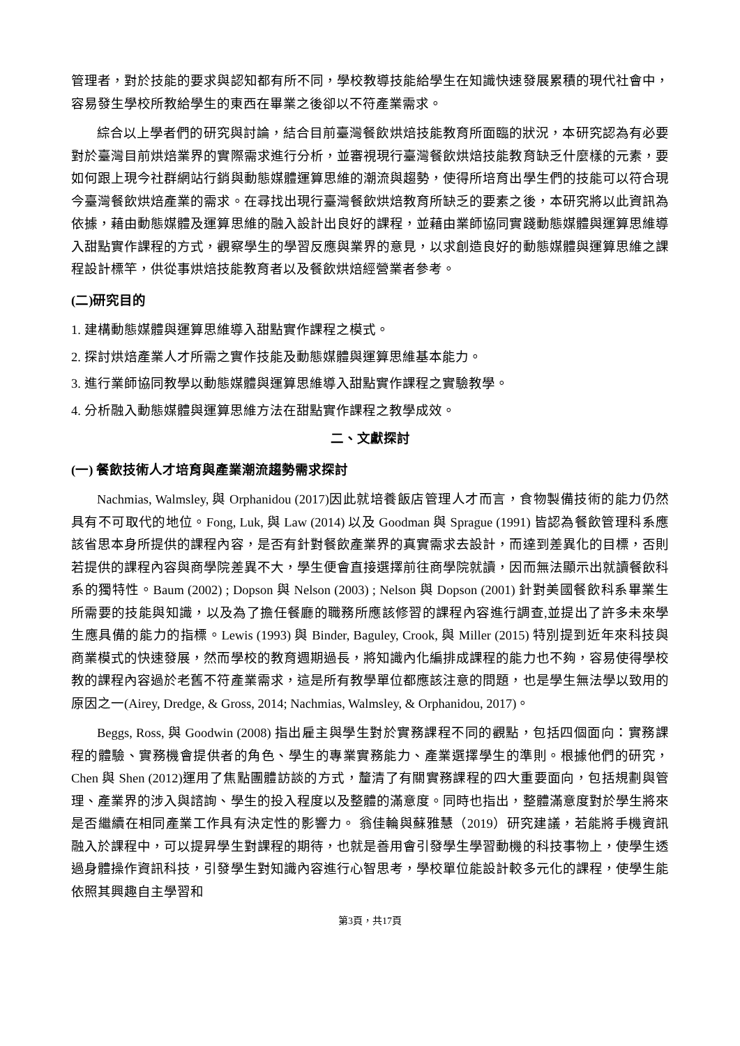管理者，對於技能的要求與認知都有所不同，學校教導技能給學生在知識快速發展累積的現代社會中，容易發生學校所教給學生的東西在畢業之後卻以不符產業需求。
綜合以上學者們的研究與討論，結合目前臺灣餐飲烘焙技能教育所面臨的狀況，本研究認為有必要對於臺灣目前烘焙業界的實際需求進行分析，並審視現行臺灣餐飲烘焙技能教育缺乏什麼樣的元素，要如何跟上現今社群網站行銷與動態媒體運算思維的潮流與趨勢，使得所培育出學生們的技能可以符合現今臺灣餐飲烘焙產業的需求。在尋找出現行臺灣餐飲烘焙教育所缺乏的要素之後，本研究將以此資訊為依據，藉由動態媒體及運算思維的融入設計出良好的課程，並藉由業師協同實踐動態媒體與運算思維導入甜點實作課程的方式，觀察學生的學習反應與業界的意見，以求創造良好的動態媒體與運算思維之課程設計標竿，供從事烘焙技能教育者以及餐飲烘焙經營業者參考。
(二)研究目的
1. 建構動態媒體與運算思維導入甜點實作課程之模式。
2. 探討烘焙產業人才所需之實作技能及動態媒體與運算思維基本能力。
3. 進行業師協同教學以動態媒體與運算思維導入甜點實作課程之實驗教學。
4. 分析融入動態媒體與運算思維方法在甜點實作課程之教學成效。
二、文獻探討
(一) 餐飲技術人才培育與產業潮流趨勢需求探討
Nachmias, Walmsley, 與 Orphanidou (2017)因此就培養飯店管理人才而言，食物製備技術的能力仍然具有不可取代的地位。Fong, Luk, 與 Law (2014) 以及 Goodman 與 Sprague (1991) 皆認為餐飲管理科系應該省思本身所提供的課程內容，是否有針對餐飲產業界的真實需求去設計，而達到差異化的目標，否則若提供的課程內容與商學院差異不大，學生便會直接選擇前往商學院就讀，因而無法顯示出就讀餐飲科系的獨特性。Baum (2002) ; Dopson 與 Nelson (2003) ; Nelson 與 Dopson (2001) 針對美國餐飲科系畢業生所需要的技能與知識，以及為了擔任餐廳的職務所應該修習的課程內容進行調查,並提出了許多未來學生應具備的能力的指標。Lewis (1993) 與 Binder, Baguley, Crook, 與 Miller (2015) 特別提到近年來科技與商業模式的快速發展，然而學校的教育週期過長，將知識內化編排成課程的能力也不夠，容易使得學校教的課程內容過於老舊不符產業需求，這是所有教學單位都應該注意的問題，也是學生無法學以致用的原因之一(Airey, Dredge, & Gross, 2014; Nachmias, Walmsley, & Orphanidou, 2017)。
Beggs, Ross, 與 Goodwin (2008) 指出雇主與學生對於實務課程不同的觀點，包括四個面向：實務課程的體驗、實務機會提供者的角色、學生的專業實務能力、產業選擇學生的準則。根據他們的研究，Chen 與 Shen (2012)運用了焦點團體訪談的方式，釐清了有關實務課程的四大重要面向，包括規劃與管理、產業界的涉入與諮詢、學生的投入程度以及整體的滿意度。同時也指出，整體滿意度對於學生將來是否繼續在相同產業工作具有決定性的影響力。 翁佳輪與蘇雅慧（2019）研究建議，若能將手機資訊融入於課程中，可以提昇學生對課程的期待，也就是善用會引發學生學習動機的科技事物上，使學生透過身體操作資訊科技，引發學生對知識內容進行心智思考，學校單位能設計較多元化的課程，使學生能依照其興趣自主學習和
第3頁，共17頁